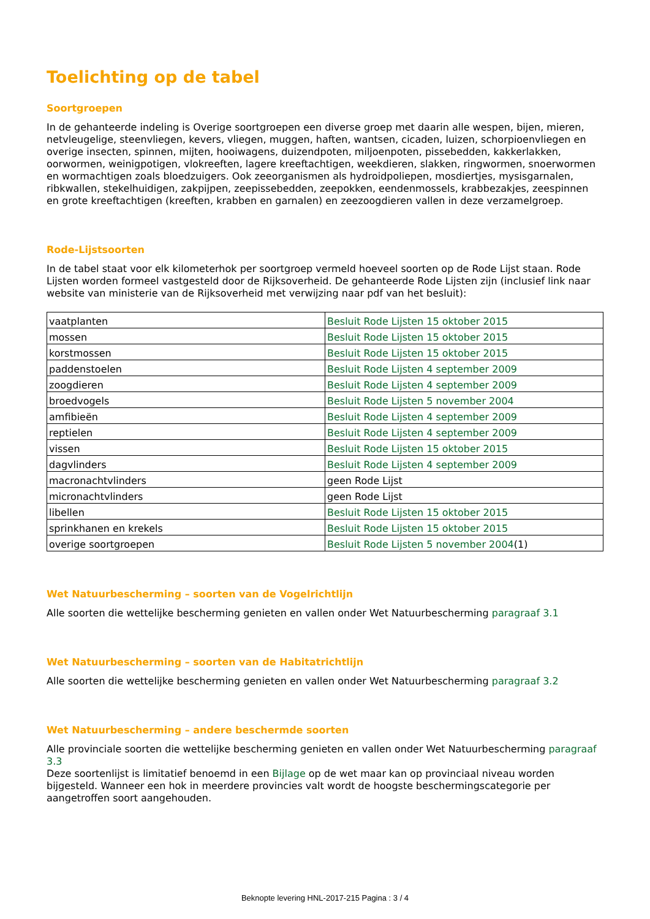Toelichting op de tabel
Soortgroepen
In de gehanteerde indeling is Overige soortgroepen een diverse groep met daarin alle wespen, bijen, mieren, netvleugelige, steenvliegen, kevers, vliegen, muggen, haften, wantsen, cicaden, luizen, schorpioenvliegen en overige insecten, spinnen, mijten, hooiwagens, duizendpoten, miljoenpoten, pissebedden, kakkerlakken, oorwormen, weinigpotigen, vlokreeften, lagere kreeftachtigen, weekdieren, slakken, ringwormen, snoerwormen en wormachtigen zoals bloedzuigers. Ook zeeorganismen als hydroidpoliepen, mosdiertjes, mysisgarnalen, ribkwallen, stekelhuidigen, zakpijpen, zeepissebedden, zeepokken, eendenmossels, krabbezakjes, zeespinnen en grote kreeftachtigen (kreeften, krabben en garnalen) en zeezoogdieren vallen in deze verzamelgroep.
Rode-Lijstsoorten
In de tabel staat voor elk kilometerhok per soortgroep vermeld hoeveel soorten op de Rode Lijst staan. Rode Lijsten worden formeel vastgesteld door de Rijksoverheid. De gehanteerde Rode Lijsten zijn (inclusief link naar website van ministerie van de Rijksoverheid met verwijzing naar pdf van het besluit):
| vaatplanten | Besluit Rode Lijsten 15 oktober 2015 |
| mossen | Besluit Rode Lijsten 15 oktober 2015 |
| korstmossen | Besluit Rode Lijsten 15 oktober 2015 |
| paddenstoelen | Besluit Rode Lijsten 4 september 2009 |
| zoogdieren | Besluit Rode Lijsten 4 september 2009 |
| broedvogels | Besluit Rode Lijsten 5 november 2004 |
| amfibieën | Besluit Rode Lijsten 4 september 2009 |
| reptielen | Besluit Rode Lijsten 4 september 2009 |
| vissen | Besluit Rode Lijsten 15 oktober 2015 |
| dagvlinders | Besluit Rode Lijsten 4 september 2009 |
| macronachtvlinders | geen Rode Lijst |
| micronachtvlinders | geen Rode Lijst |
| libellen | Besluit Rode Lijsten 15 oktober 2015 |
| sprinkhanen en krekels | Besluit Rode Lijsten 15 oktober 2015 |
| overige soortgroepen | Besluit Rode Lijsten 5 november 2004 (1) |
Wet Natuurbescherming – soorten van de Vogelrichtlijn
Alle soorten die wettelijke bescherming genieten en vallen onder Wet Natuurbescherming paragraaf 3.1
Wet Natuurbescherming – soorten van de Habitatrichtlijn
Alle soorten die wettelijke bescherming genieten en vallen onder Wet Natuurbescherming paragraaf 3.2
Wet Natuurbescherming – andere beschermde soorten
Alle provinciale soorten die wettelijke bescherming genieten en vallen onder Wet Natuurbescherming paragraaf 3.3
Deze soortenlijst is limitatief benoemd in een Bijlage op de wet maar kan op provinciaal niveau worden bijgesteld. Wanneer een hok in meerdere provincies valt wordt de hoogste beschermingscategorie per aangetroffen soort aangehouden.
Beknopte levering HNL-2017-215 Pagina : 3 / 4